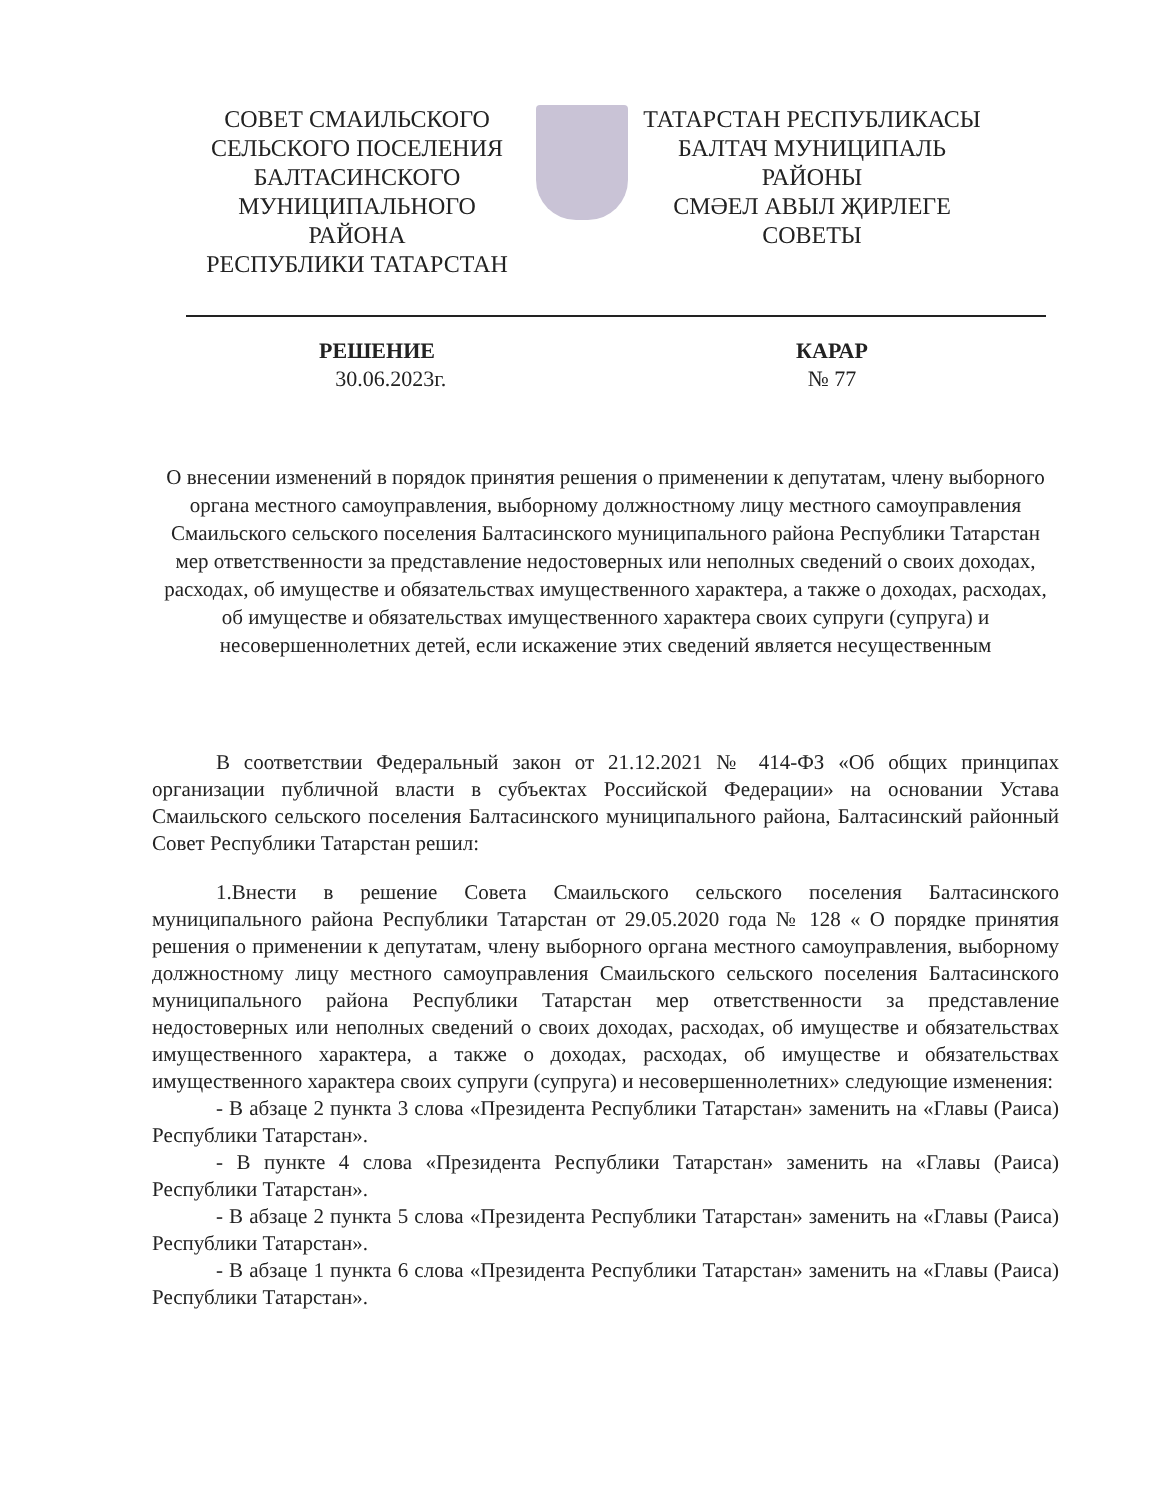СОВЕТ СМАИЛЬСКОГО
СЕЛЬСКОГО ПОСЕЛЕНИЯ
БАЛТАСИНСКОГО
МУНИЦИПАЛЬНОГО РАЙОНА
РЕСПУБЛИКИ ТАТАРСТАН
ТАТАРСТАН РЕСПУБЛИКАСЫ
БАЛТАЧ МУНИЦИПАЛЬ
РАЙОНЫ
СМӘЕЛ АВЫЛ ҖИРЛЕГЕ
СОВЕТЫ
РЕШЕНИЕ
30.06.2023г.
КАРАР
№ 77
О внесении изменений в порядок принятия решения о применении к депутатам, члену выборного органа местного самоуправления, выборному должностному лицу местного самоуправления Смаильского сельского поселения Балтасинского муниципального района Республики Татарстан мер ответственности за представление недостоверных или неполных сведений о своих доходах, расходах, об имуществе и обязательствах имущественного характера, а также о доходах, расходах, об имуществе и обязательствах имущественного характера своих супруги (супруга) и несовершеннолетних детей, если искажение этих сведений является несущественным
В соответствии Федеральный закон от 21.12.2021 № 414-ФЗ «Об общих принципах организации публичной власти в субъектах Российской Федерации» на основании Устава Смаильского сельского поселения Балтасинского муниципального района, Балтасинский районный Совет Республики Татарстан решил:
1.Внести в решение Совета Смаильского сельского поселения Балтасинского муниципального района Республики Татарстан от 29.05.2020 года № 128 « О порядке принятия решения о применении к депутатам, члену выборного органа местного самоуправления, выборному должностному лицу местного самоуправления Смаильского сельского поселения Балтасинского муниципального района Республики Татарстан мер ответственности за представление недостоверных или неполных сведений о своих доходах, расходах, об имуществе и обязательствах имущественного характера, а также о доходах, расходах, об имуществе и обязательствах имущественного характера своих супруги (супруга) и несовершеннолетних» следующие изменения:
- В абзаце 2 пункта 3 слова «Президента Республики Татарстан» заменить на «Главы (Раиса) Республики Татарстан».
- В пункте 4 слова «Президента Республики Татарстан» заменить на «Главы (Раиса) Республики Татарстан».
- В абзаце 2 пункта 5 слова «Президента Республики Татарстан» заменить на «Главы (Раиса) Республики Татарстан».
- В абзаце 1 пункта 6 слова «Президента Республики Татарстан» заменить на «Главы (Раиса) Республики Татарстан».